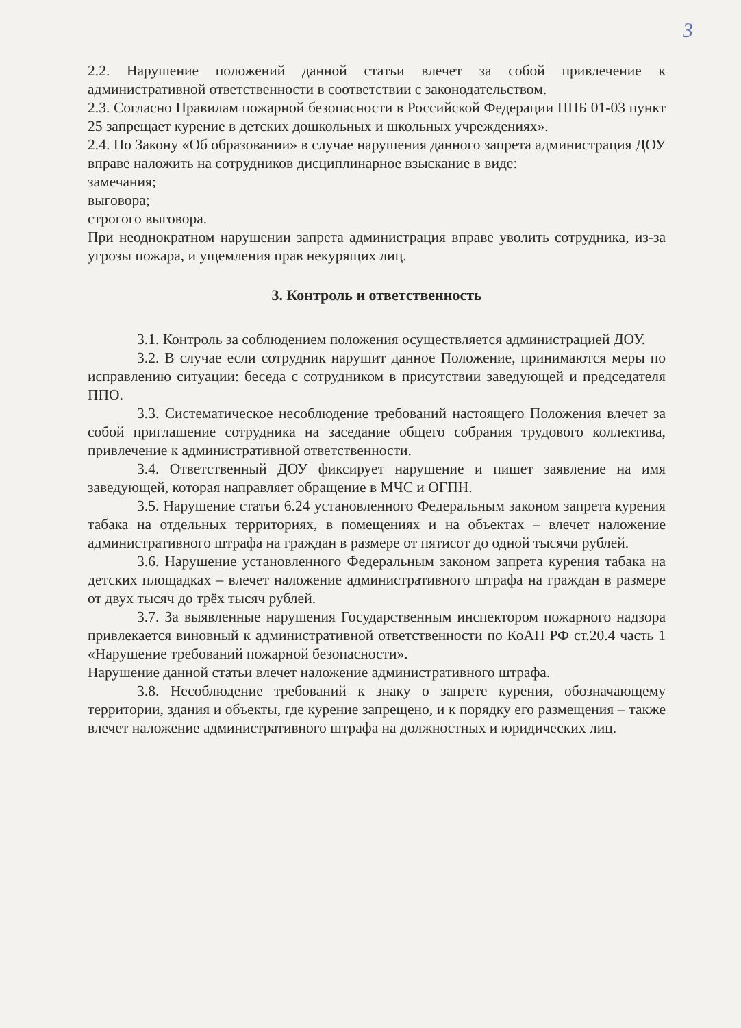3
2.2. Нарушение положений данной статьи влечет за собой привлечение к административной ответственности в соответствии с законодательством.
2.3. Согласно Правилам пожарной безопасности в Российской Федерации ППБ 01-03 пункт 25 запрещает курение в детских дошкольных и школьных учреждениях».
2.4. По Закону «Об образовании» в случае нарушения данного запрета администрация ДОУ вправе наложить на сотрудников дисциплинарное взыскание в виде:
замечания;
выговора;
строгого выговора.
При неоднократном нарушении запрета администрация вправе уволить сотрудника, из-за угрозы пожара, и ущемления прав некурящих лиц.
3. Контроль и ответственность
3.1. Контроль за соблюдением положения осуществляется администрацией ДОУ.
3.2. В случае если сотрудник нарушит данное Положение, принимаются меры по исправлению ситуации: беседа с сотрудником в присутствии заведующей и председателя ППО.
3.3. Систематическое несоблюдение требований настоящего Положения влечет за собой приглашение сотрудника на заседание общего собрания трудового коллектива, привлечение к административной ответственности.
3.4. Ответственный ДОУ фиксирует нарушение и пишет заявление на имя заведующей, которая направляет обращение в МЧС и ОГПН.
3.5. Нарушение статьи 6.24 установленного Федеральным законом запрета курения табака на отдельных территориях, в помещениях и на объектах – влечет наложение административного штрафа на граждан в размере от пятисот до одной тысячи рублей.
3.6. Нарушение установленного Федеральным законом запрета курения табака на детских площадках – влечет наложение административного штрафа на граждан в размере от двух тысяч до трёх тысяч рублей.
3.7. За выявленные нарушения Государственным инспектором пожарного надзора привлекается виновный к административной ответственности по КоАП РФ ст.20.4 часть 1 «Нарушение требований пожарной безопасности».
Нарушение данной статьи влечет наложение административного штрафа.
3.8. Несоблюдение требований к знаку о запрете курения, обозначающему территории, здания и объекты, где курение запрещено, и к порядку его размещения – также влечет наложение административного штрафа на должностных и юридических лиц.